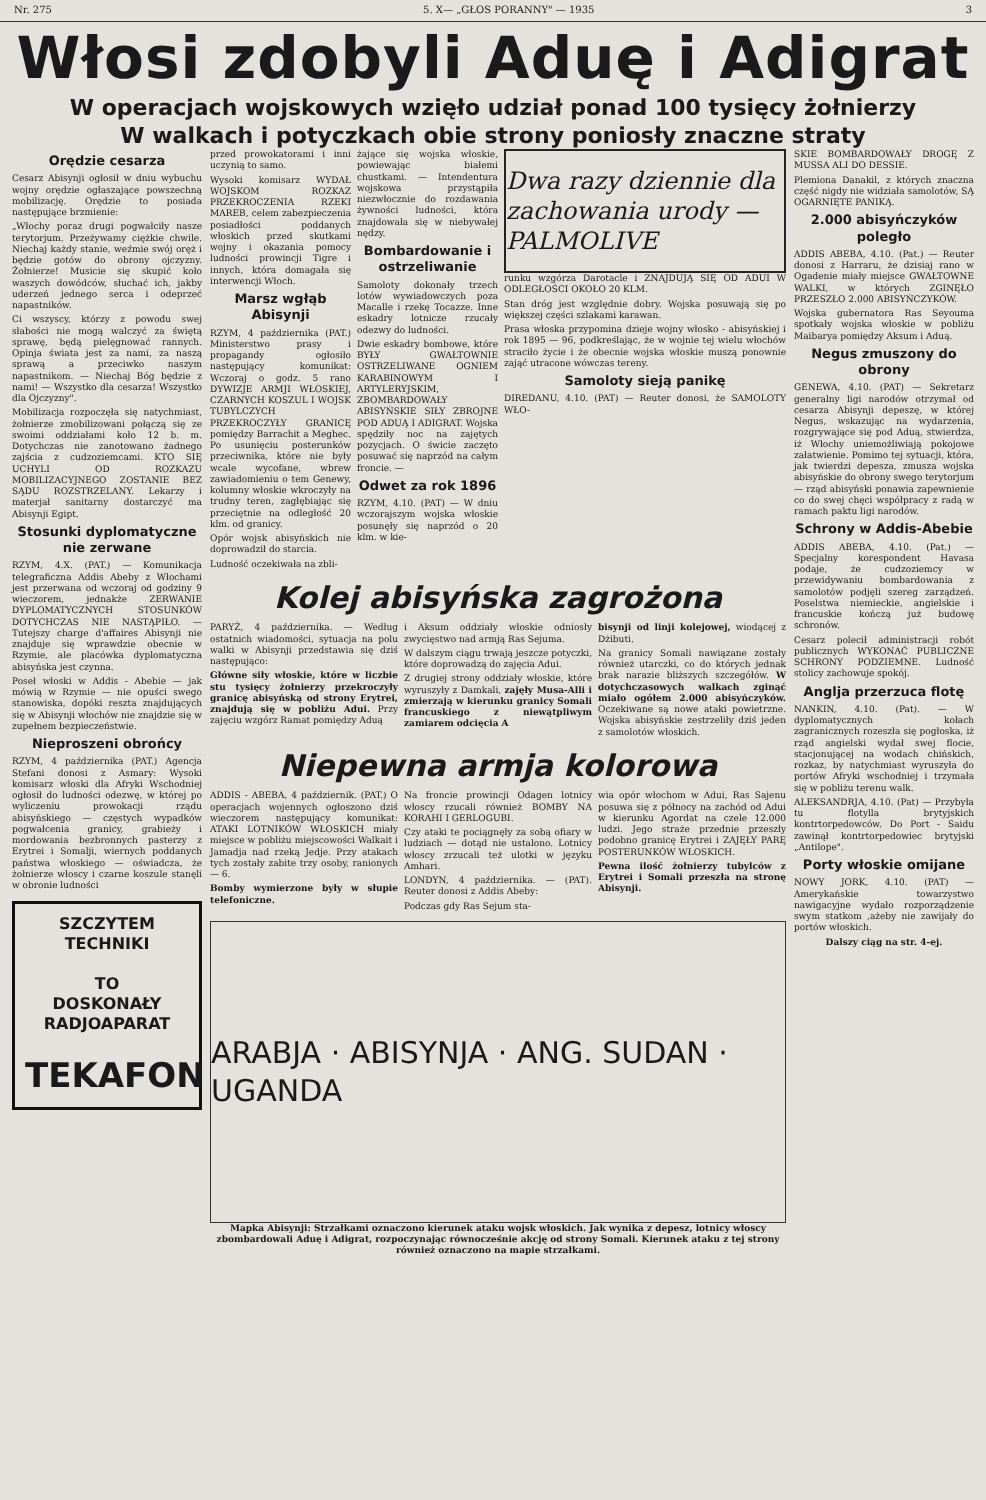Nr. 275 5. X— „GŁOS PORANNY" — 1935 3
Włosi zdobyli Aduę i Adigrat
W operacjach wojskowych wzięło udział ponad 100 tysięcy żołnierzy
W walkach i potyczkach obie strony poniosły znaczne straty
Orędzie cesarza
Cesarz Abisynji ogłosił w dniu wybuchu wojny orędzie ogłaszające powszechną mobilizację. Orędzie to posiada następujące brzmienie:
„Włochy poraz drugi pogwałciły nasze terytorjum. Przeżywamy ciężkie chwile. Niechaj każdy stanie, weźmie swój oręż i będzie gotów do obrony ojczyzny. Żołnierze! Musicie się skupić koło waszych dowódców, słuchać ich, jakby uderzeń jednego serca i odeprzeć napastników.
Ci wszyscy, którzy z powodu swej słabości nie mogą walczyć za świętą sprawę, będą pielęgnować rannych. Opinja świata jest za nami, za naszą sprawą a przeciwko naszym napastnikom. — Niechaj Bóg będzie z nami! — Wszystko dla cesarza! Wszystko dla Ojczyzny".
Mobilizacja rozpoczęła się natychmiast, żołnierze zmobilizowani połączą się ze swoimi oddziałami koło 12 b. m. Dotychczas nie zanotowano żadnego zajścia z cudzoziemcami. KTO SIĘ UCHYLI OD ROZKAZU MOBILIZACYJNEGO ZOSTANIE BEZ SĄDU ROZSTRZELANY. Lekarzy i materjał sanitarny dostarczyć ma Abisynji Egipt.
Stosunki dyplomatyczne nie zerwane
RZYM, 4.X. (PAT.) — Komunikacja telegraficzna Addis Abeby z Włochami jest przerwana od wczoraj od godziny 9 wieczorem, jednakże ZERWANIE DYPLOMATYCZNYCH STOSUNKÓW DOTYCHCZAS NIE NASTĄPIŁO. — Tutejszy charge d'affaires Abisynji nie znajduje się wprawdzie obecnie w Rzymie, ale placówka dyplomatyczna abisyńska jest czynna.
Poseł włoski w Addis - Abebie — jak mówią w Rzymie — nie opuści swego stanowiska, dopóki reszta znajdujących się w Abisynji włochów nie znajdzie się w zupełnem bezpieczeństwie.
Nieproszeni obrońcy
RZYM, 4 października (PAT.) Agencja Stefani donosi z Asmary: Wysoki komisarz włoski dla Afryki Wschodniej ogłosił do ludności odezwę, w której po wyliczeniu prowokacji rządu abisyńskiego — częstych wypadków pogwałcenia granicy, grabieży i mordowania bezbronnych pasterzy z Erytrei i Somalji, wiernych poddanych państwa włoskiego — oświadcza, że żołnierze włoscy i czarne koszule stanęli w obronie ludności
SZCZYTEM TECHNIKI
TO
DOSKONAŁY
RADJOAPARAT
TEKAFON
przed prowokatorami i inni uczynią to samo.
Wysoki komisarz WYDAŁ WOJSKOM ROZKAZ PRZEKROCZENIA RZEKI MAREB, celem zabezpieczenia posiadłości poddanych włoskich przed skutkami wojny i okazania pomocy ludności prowincji Tigre i innych, która domagała się interwencji Włoch.
Marsz wgłąb Abisynji
RZYM, 4 października (PAT.) Ministerstwo prasy i propagandy ogłosiło następujący komunikat: Wczoraj o godz. 5 rano DYWIZJE ARMJI WŁOSKIEJ, CZARNYCH KOSZUL I WOJSK TUBYLCZYCH PRZEKROCZYŁY GRANICĘ pomiędzy Barrachit a Meghec. Po usunięciu posterunków przeciwnika, które nie były wcale wycofane, wbrew zawiadomieniu o tem Genewy, kolumny włoskie wkroczyły na trudny teren, zagłębiając się przeciętnie na odległość 20 klm. od granicy.
Opór wojsk abisyńskich nie doprowadził do starcia.
Ludność oczekiwała na zbli-
żające się wojska włoskie, powiewając białemi chustkami. — Intendentura wojskowa przystąpiła niezwłocznie do rozdawania żywności ludności, która znajdowała się w niebywałej nędzy.
Bombardowanie i ostrzeliwanie
Samoloty dokonały trzech lotów wywiadowczych poza Macalle i rzekę Tocazze. Inne eskadry lotnicze rzucały odezwy do ludności.
Dwie eskadry bombowe, które BYŁY GWAŁTOWNIE OSTRZELIWANE OGNIEM KARABINOWYM I ARTYLERYJSKIM, ZBOMBARDOWAŁY ABISYŃSKIE SIŁY ZBROJNE POD ADUĄ I ADIGRAT. Wojska spędziły noc na zajętych pozycjach. O świcie zaczęto posuwać się naprzód na całym froncie. —
Odwet za rok 1896
RZYM, 4.10. (PAT) — W dniu wczorajszym wojska włoskie posunęły się naprzód o 20 klm. w kie-
Dwa razy dziennie dla zachowania urody — PALMOLIVE
runku wzgórza Darotacle i ZNAJDUJĄ SIĘ OD ADUI W ODLEGŁOŚCI OKOŁO 20 KLM.
Stan dróg jest względnie dobry. Wojska posuwają się po większej części szlakami karawan.
Prasa włoska przypomina dzieje wojny włosko - abisyńskiej i rok 1895 — 96, podkreślając, że w wojnie tej wielu włochów straciło życie i że obecnie wojska włoskie muszą ponownie zająć utracone wówczas tereny.
Samoloty sieją panikę
DIREDANU, 4.10. (PAT) — Reuter donosi, że SAMOLOTY WŁO-
Kolej abisyńska zagrożona
PARYŻ, 4 października. — Według ostatnich wiadomości, sytuacja na polu walki w Abisynji przedstawia się dziś następująco:
Główne siły włoskie, które w liczbie stu tysięcy żołnierzy przekroczyły granicę abisyńską od strony Erytrei, znajdują się w pobliżu Adui. Przy zajęciu wzgórz Ramat pomiędzy Aduą
i Aksum oddziały włoskie odniosły zwycięstwo nad armją Ras Sejuma.
W dalszym ciągu trwają jeszcze potyczki, które doprowadzą do zajęcia Adui.
Z drugiej strony oddziały włoskie, które wyruszyły z Damkali, zajęły Musa-Alli i zmierzają w kierunku granicy Somali francuskiego z niewątpliwym zamiarem odcięcia A
bisynji od linji kolejowej, wiodącej z Dżibuti.
Na granicy Somali nawiązane zostały również utarczki, co do których jednak brak narazie bliższych szczegółów. W dotychczasowych walkach zginąć miało ogółem 2.000 abisyńczyków. Oczekiwane są nowe ataki powietrzne. Wojska abisyńskie zestrzeliły dziś jeden z samolotów włoskich.
Niepewna armja kolorowa
ADDIS - ABEBA, 4 październik. (PAT.) O operacjach wojennych ogłoszono dziś wieczorem następujący komunikat: ATAKI LOTNIKÓW WŁOSKICH miały miejsce w pobliżu miejscowości Walkait i Jamadja nad rzeką Jedje. Przy atakach tych zostały zabite trzy osoby, ranionych — 6.
Bomby wymierzone były w słupie telefoniczne.
Na froncie prowincji Odagen lotnicy włoscy rzucali również BOMBY NA KORAHI I GERLOGUBI.
Czy ataki te pociągnęły za sobą ofiary w ludziach — dotąd nie ustalono. Lotnicy włoscy zrzucali też ulotki w języku Amhari.
LONDYN, 4 października. — (PAT). Reuter donosi z Addis Abeby:
Podczas gdy Ras Sejum sta-
wia opór włochom w Adui, Ras Sajenu posuwa się z północy na zachód od Adui w kierunku Agordat na czele 12.000 ludzi. Jego straże przednie przeszły podobno granicę Erytrei i ZAJĘŁY PARĘ POSTERUNKÓW WŁOSKICH.
Pewna ilość żołnierzy tubylców z Erytrei i Somali przeszła na stronę Abisynji.
ARABJA · ABISYNJA · ANG. SUDAN · UGANDA
Mapka Abisynji: Strzałkami oznaczono kierunek ataku wojsk włoskich. Jak wynika z depesz, lotnicy włoscy zbombardowali Aduę i Adigrat, rozpoczynając równocześnie akcję od strony Somali. Kierunek ataku z tej strony również oznaczono na mapie strzałkami.
SKIE BOMBARDOWAŁY DROGĘ Z MUSSA ALI DO DESSIE.
Plemiona Danakil, z których znaczna część nigdy nie widziała samolotów, SĄ OGARNIĘTE PANIKĄ.
2.000 abisyńczyków poległo
ADDIS ABEBA, 4.10. (Pat.) — Reuter donosi z Harraru, że dzisiaj rano w Ogadenie miały miejsce GWAŁTOWNE WALKI, w których ZGINĘŁO PRZESZŁO 2.000 ABISYŃCZYKÓW.
Wojska gubernatora Ras Seyouma spotkały wojska włoskie w pobliżu Maibarya pomiędzy Aksum i Aduą.
Negus zmuszony do obrony
GENEWA, 4.10. (PAT) — Sekretarz generalny ligi narodów otrzymał od cesarza Abisynji depeszę, w której Negus, wskazując na wydarzenia, rozgrywające się pod Aduą, stwierdza, iż Włochy uniemożliwiają pokojowe załatwienie. Pomimo tej sytuacji, która, jak twierdzi depesza, zmusza wojska abisyńskie do obrony swego terytorjum — rząd abisyński ponawia zapewnienie co do swej chęci współpracy z radą w ramach paktu ligi narodów.
Schrony w Addis-Abebie
ADDIS ABEBA, 4.10. (Pat.) — Specjalny korespondent Havasa podaje, że cudzoziemcy w przewidywaniu bombardowania z samolotów podjęli szereg zarządzeń. Poselstwa niemieckie, angielskie i francuskie kończą już budowę schronów.
Cesarz polecił administracji robót publicznych WYKONAĆ PUBLICZNE SCHRONY PODZIEMNE. Ludność stolicy zachowuje spokój.
Anglja przerzuca flotę
NANKIN, 4.10. (Pat). — W dyplomatycznych kołach zagranicznych rozeszła się pogłoska, iż rząd angielski wydał swej flocie, stacjonującej na wodach chińskich, rozkaz, by natychmiast wyruszyła do portów Afryki wschodniej i trzymała się w pobliżu terenu walk.
ALEKSANDRJA, 4.10. (Pat) — Przybyła tu flotylla brytyjskich kontrtorpedowców. Do Port - Saidu zawinął kontrtorpedowiec brytyjski „Antilope".
Porty włoskie omijane
NOWY JORK, 4.10. (PAT) — Amerykańskie towarzystwo nawigacyjne wydało rozporządzenie swym statkom ,ażeby nie zawijały do portów włoskich.
Dalszy ciąg na str. 4-ej.